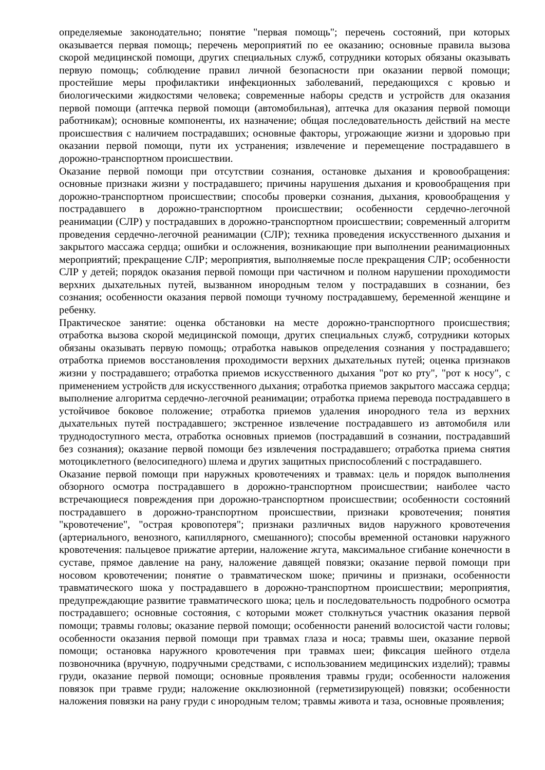определяемые законодательно; понятие "первая помощь"; перечень состояний, при которых оказывается первая помощь; перечень мероприятий по ее оказанию; основные правила вызова скорой медицинской помощи, других специальных служб, сотрудники которых обязаны оказывать первую помощь; соблюдение правил личной безопасности при оказании первой помощи; простейшие меры профилактики инфекционных заболеваний, передающихся с кровью и биологическими жидкостями человека; современные наборы средств и устройств для оказания первой помощи (аптечка первой помощи (автомобильная), аптечка для оказания первой помощи работникам); основные компоненты, их назначение; общая последовательность действий на месте происшествия с наличием пострадавших; основные факторы, угрожающие жизни и здоровью при оказании первой помощи, пути их устранения; извлечение и перемещение пострадавшего в дорожно-транспортном происшествии.
Оказание первой помощи при отсутствии сознания, остановке дыхания и кровообращения: основные признаки жизни у пострадавшего; причины нарушения дыхания и кровообращения при дорожно-транспортном происшествии; способы проверки сознания, дыхания, кровообращения у пострадавшего в дорожно-транспортном происшествии; особенности сердечно-легочной реанимации (СЛР) у пострадавших в дорожно-транспортном происшествии; современный алгоритм проведения сердечно-легочной реанимации (СЛР); техника проведения искусственного дыхания и закрытого массажа сердца; ошибки и осложнения, возникающие при выполнении реанимационных мероприятий; прекращение СЛР; мероприятия, выполняемые после прекращения СЛР; особенности СЛР у детей; порядок оказания первой помощи при частичном и полном нарушении проходимости верхних дыхательных путей, вызванном инородным телом у пострадавших в сознании, без сознания; особенности оказания первой помощи тучному пострадавшему, беременной женщине и ребенку.
Практическое занятие: оценка обстановки на месте дорожно-транспортного происшествия; отработка вызова скорой медицинской помощи, других специальных служб, сотрудники которых обязаны оказывать первую помощь; отработка навыков определения сознания у пострадавшего; отработка приемов восстановления проходимости верхних дыхательных путей; оценка признаков жизни у пострадавшего; отработка приемов искусственного дыхания "рот ко рту", "рот к носу", с применением устройств для искусственного дыхания; отработка приемов закрытого массажа сердца; выполнение алгоритма сердечно-легочной реанимации; отработка приема перевода пострадавшего в устойчивое боковое положение; отработка приемов удаления инородного тела из верхних дыхательных путей пострадавшего; экстренное извлечение пострадавшего из автомобиля или труднодоступного места, отработка основных приемов (пострадавший в сознании, пострадавший без сознания); оказание первой помощи без извлечения пострадавшего; отработка приема снятия мотоциклетного (велосипедного) шлема и других защитных приспособлений с пострадавшего.
Оказание первой помощи при наружных кровотечениях и травмах: цель и порядок выполнения обзорного осмотра пострадавшего в дорожно-транспортном происшествии; наиболее часто встречающиеся повреждения при дорожно-транспортном происшествии; особенности состояний пострадавшего в дорожно-транспортном происшествии, признаки кровотечения; понятия "кровотечение", "острая кровопотеря"; признаки различных видов наружного кровотечения (артериального, венозного, капиллярного, смешанного); способы временной остановки наружного кровотечения: пальцевое прижатие артерии, наложение жгута, максимальное сгибание конечности в суставе, прямое давление на рану, наложение давящей повязки; оказание первой помощи при носовом кровотечении; понятие о травматическом шоке; причины и признаки, особенности травматического шока у пострадавшего в дорожно-транспортном происшествии; мероприятия, предупреждающие развитие травматического шока; цель и последовательность подробного осмотра пострадавшего; основные состояния, с которыми может столкнуться участник оказания первой помощи; травмы головы; оказание первой помощи; особенности ранений волосистой части головы; особенности оказания первой помощи при травмах глаза и носа; травмы шеи, оказание первой помощи; остановка наружного кровотечения при травмах шеи; фиксация шейного отдела позвоночника (вручную, подручными средствами, с использованием медицинских изделий); травмы груди, оказание первой помощи; основные проявления травмы груди; особенности наложения повязок при травме груди; наложение окклюзионной (герметизирующей) повязки; особенности наложения повязки на рану груди с инородным телом; травмы живота и таза, основные проявления;